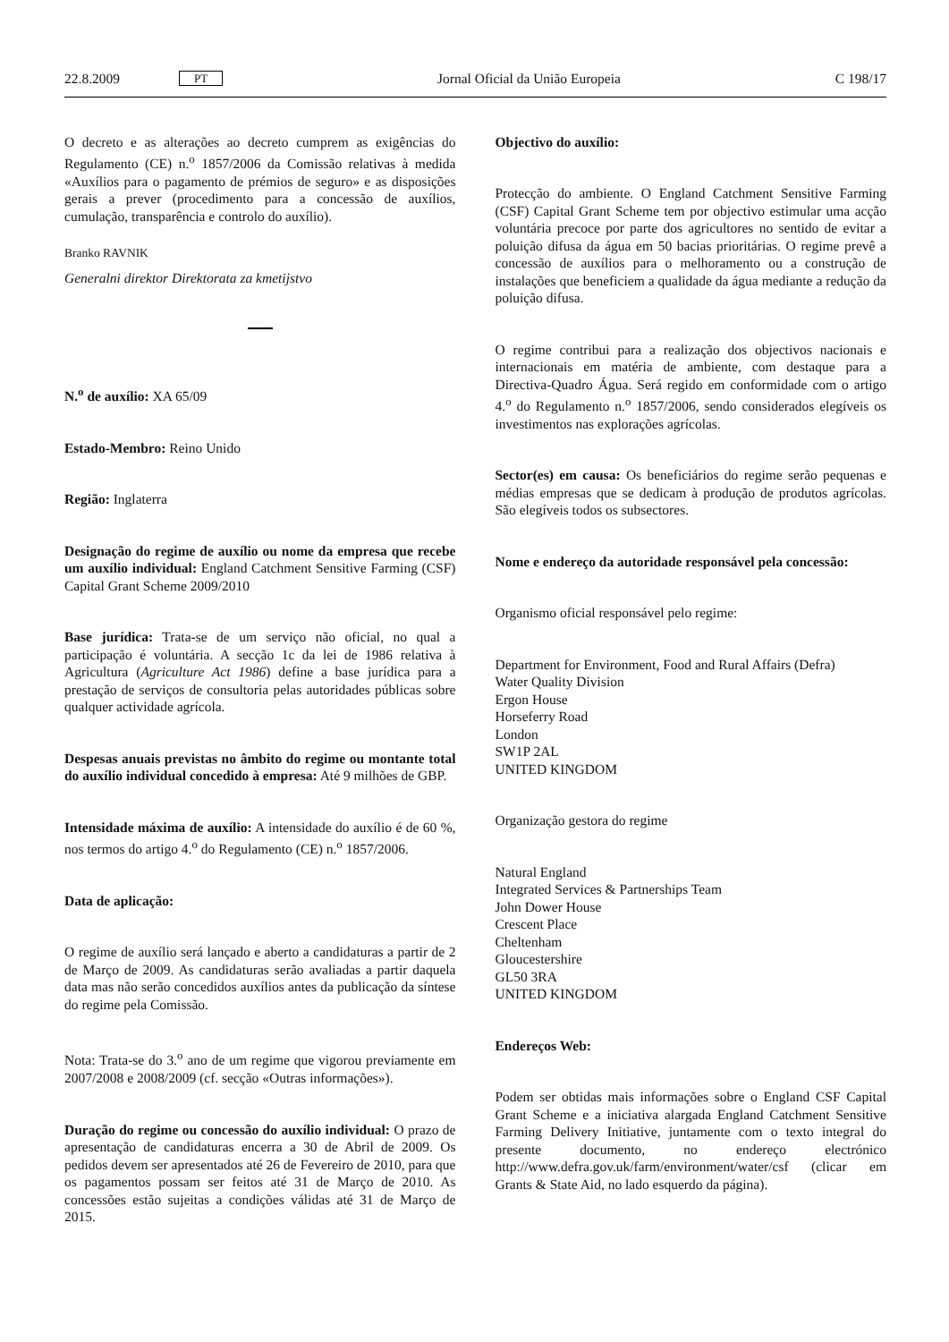22.8.2009 PT Jornal Oficial da União Europeia C 198/17
O decreto e as alterações ao decreto cumprem as exigências do Regulamento (CE) n.<sup>o</sup> 1857/2006 da Comissão relativas à medida «Auxílios para o pagamento de prémios de seguro» e as disposições gerais a prever (procedimento para a concessão de auxílios, cumulação, transparência e controlo do auxílio).
Branko RAVNIK
Generalni direktor Direktorata za kmetijstvo
N.<sup>o</sup> de auxílio: XA 65/09
Estado-Membro: Reino Unido
Região: Inglaterra
Designação do regime de auxílio ou nome da empresa que recebe um auxílio individual: England Catchment Sensitive Farming (CSF) Capital Grant Scheme 2009/2010
Base jurídica: Trata-se de um serviço não oficial, no qual a participação é voluntária. A secção 1c da lei de 1986 relativa à Agricultura (Agriculture Act 1986) define a base jurídica para a prestação de serviços de consultoria pelas autoridades públicas sobre qualquer actividade agrícola.
Despesas anuais previstas no âmbito do regime ou montante total do auxílio individual concedido à empresa: Até 9 milhões de GBP.
Intensidade máxima de auxílio: A intensidade do auxílio é de 60 %, nos termos do artigo 4.<sup>o</sup> do Regulamento (CE) n.<sup>o</sup> 1857/2006.
Data de aplicação:
O regime de auxílio será lançado e aberto a candidaturas a partir de 2 de Março de 2009. As candidaturas serão avaliadas a partir daquela data mas não serão concedidos auxílios antes da publicação da síntese do regime pela Comissão.
Nota: Trata-se do 3.<sup>o</sup> ano de um regime que vigorou previamente em 2007/2008 e 2008/2009 (cf. secção «Outras informações»).
Duração do regime ou concessão do auxílio individual: O prazo de apresentação de candidaturas encerra a 30 de Abril de 2009. Os pedidos devem ser apresentados até 26 de Fevereiro de 2010, para que os pagamentos possam ser feitos até 31 de Março de 2010. As concessões estão sujeitas a condições válidas até 31 de Março de 2015.
Objectivo do auxílio:
Protecção do ambiente. O England Catchment Sensitive Farming (CSF) Capital Grant Scheme tem por objectivo estimular uma acção voluntária precoce por parte dos agricultores no sentido de evitar a poluição difusa da água em 50 bacias prioritárias. O regime prevê a concessão de auxílios para o melhoramento ou a construção de instalações que beneficiem a qualidade da água mediante a redução da poluição difusa.
O regime contribui para a realização dos objectivos nacionais e internacionais em matéria de ambiente, com destaque para a Directiva-Quadro Água. Será regido em conformidade com o artigo 4.<sup>o</sup> do Regulamento n.<sup>o</sup> 1857/2006, sendo considerados elegíveis os investimentos nas explorações agrícolas.
Sector(es) em causa: Os beneficiários do regime serão pequenas e médias empresas que se dedicam à produção de produtos agrícolas. São elegíveis todos os subsectores.
Nome e endereço da autoridade responsável pela concessão:
Organismo oficial responsável pelo regime:
Department for Environment, Food and Rural Affairs (Defra)
Water Quality Division
Ergon House
Horseferry Road
London
SW1P 2AL
UNITED KINGDOM
Organização gestora do regime
Natural England
Integrated Services & Partnerships Team
John Dower House
Crescent Place
Cheltenham
Gloucestershire
GL50 3RA
UNITED KINGDOM
Endereços Web:
Podem ser obtidas mais informações sobre o England CSF Capital Grant Scheme e a iniciativa alargada England Catchment Sensitive Farming Delivery Initiative, juntamente com o texto integral do presente documento, no endereço electrónico http://www.defra.gov.uk/farm/environment/water/csf (clicar em Grants & State Aid, no lado esquerdo da página).